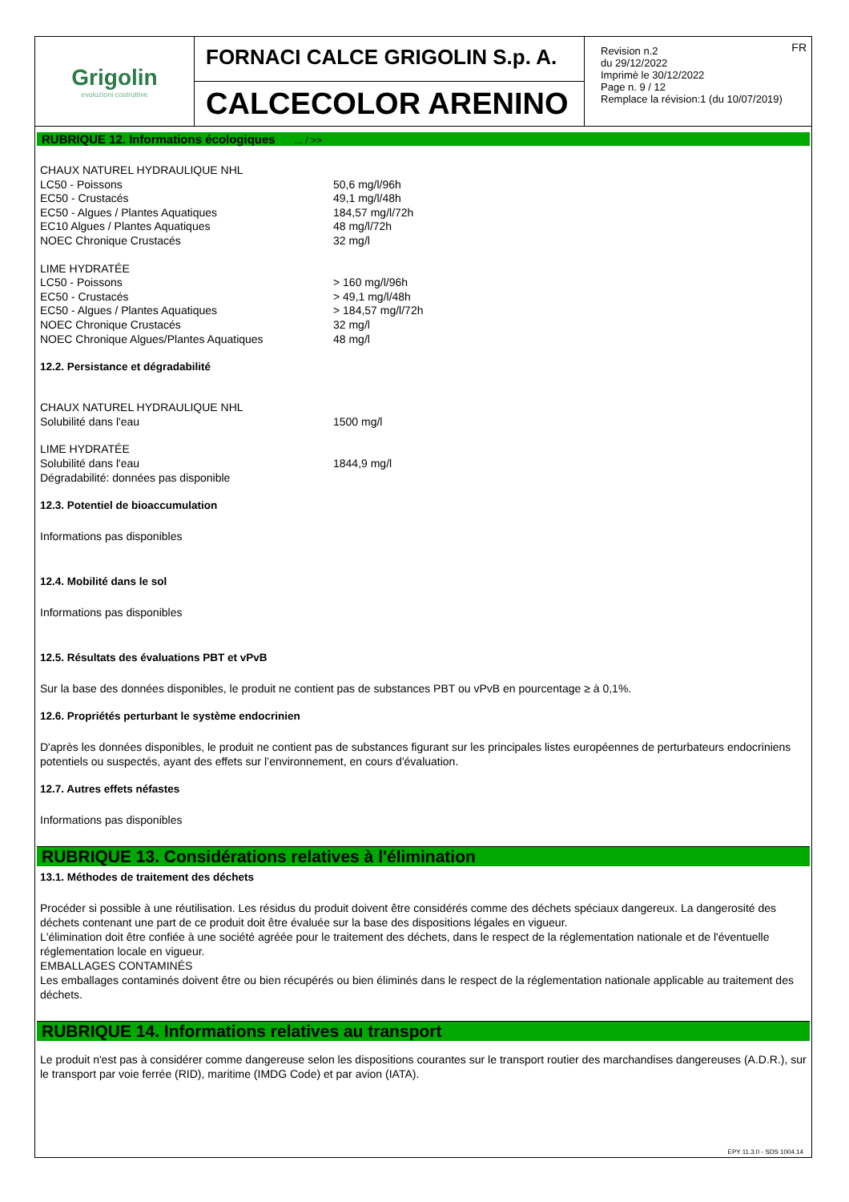Grigolin
evoluzioni costruttive
FORNACI CALCE GRIGOLIN S.p. A.
CALCECOLOR ARENINO
FR Revision n.2
du 29/12/2022
Imprimè le 30/12/2022
Page n. 9 / 12
Remplace la révision:1 (du 10/07/2019)
RUBRIQUE 12. Informations écologiques ... / >>
| CHAUX NATUREL HYDRAULIQUE NHL | |
| LC50 - Poissons | 50,6 mg/l/96h |
| EC50 - Crustacés | 49,1 mg/l/48h |
| EC50 - Algues / Plantes Aquatiques | 184,57 mg/l/72h |
| EC10 Algues / Plantes Aquatiques | 48 mg/l/72h |
| NOEC Chronique Crustacés | 32 mg/l |
| LIME HYDRATÉE | |
| LC50 - Poissons | > 160 mg/l/96h |
| EC50 - Crustacés | > 49,1 mg/l/48h |
| EC50 - Algues / Plantes Aquatiques | > 184,57 mg/l/72h |
| NOEC Chronique Crustacés | 32 mg/l |
| NOEC Chronique Algues/Plantes Aquatiques | 48 mg/l |
12.2. Persistance et dégradabilité
| CHAUX NATUREL HYDRAULIQUE NHL | |
| Solubilité dans l'eau | 1500 mg/l |
| LIME HYDRATÉE | |
| Solubilité dans l'eau | 1844,9 mg/l |
| Dégradabilité: données pas disponible | |
12.3. Potentiel de bioaccumulation
Informations pas disponibles
12.4. Mobilité dans le sol
Informations pas disponibles
12.5. Résultats des évaluations PBT et vPvB
Sur la base des données disponibles, le produit ne contient pas de substances PBT ou vPvB en pourcentage ≥ à 0,1%.
12.6. Propriétés perturbant le système endocrinien
D'après les données disponibles, le produit ne contient pas de substances figurant sur les principales listes européennes de perturbateurs endocriniens potentiels ou suspectés, ayant des effets sur l’environnement, en cours d'évaluation.
12.7. Autres effets néfastes
Informations pas disponibles
RUBRIQUE 13. Considérations relatives à l'élimination
13.1. Méthodes de traitement des déchets
Procéder si possible à une réutilisation. Les résidus du produit doivent être considérés comme des déchets spéciaux dangereux. La dangerosité des déchets contenant une part de ce produit doit être évaluée sur la base des dispositions légales en vigueur.
L'élimination doit être confiée à une société agréée pour le traitement des déchets, dans le respect de la réglementation nationale et de l'éventuelle réglementation locale en vigueur.
EMBALLAGES CONTAMINÉS
Les emballages contaminés doivent être ou bien récupérés ou bien éliminés dans le respect de la réglementation nationale applicable au traitement des déchets.
RUBRIQUE 14. Informations relatives au transport
Le produit n'est pas à considérer comme dangereuse selon les dispositions courantes sur le transport routier des marchandises dangereuses (A.D.R.), sur le transport par voie ferrée (RID), maritime (IMDG Code) et par avion (IATA).
EPY 11.3.0 - SDS 1004.14